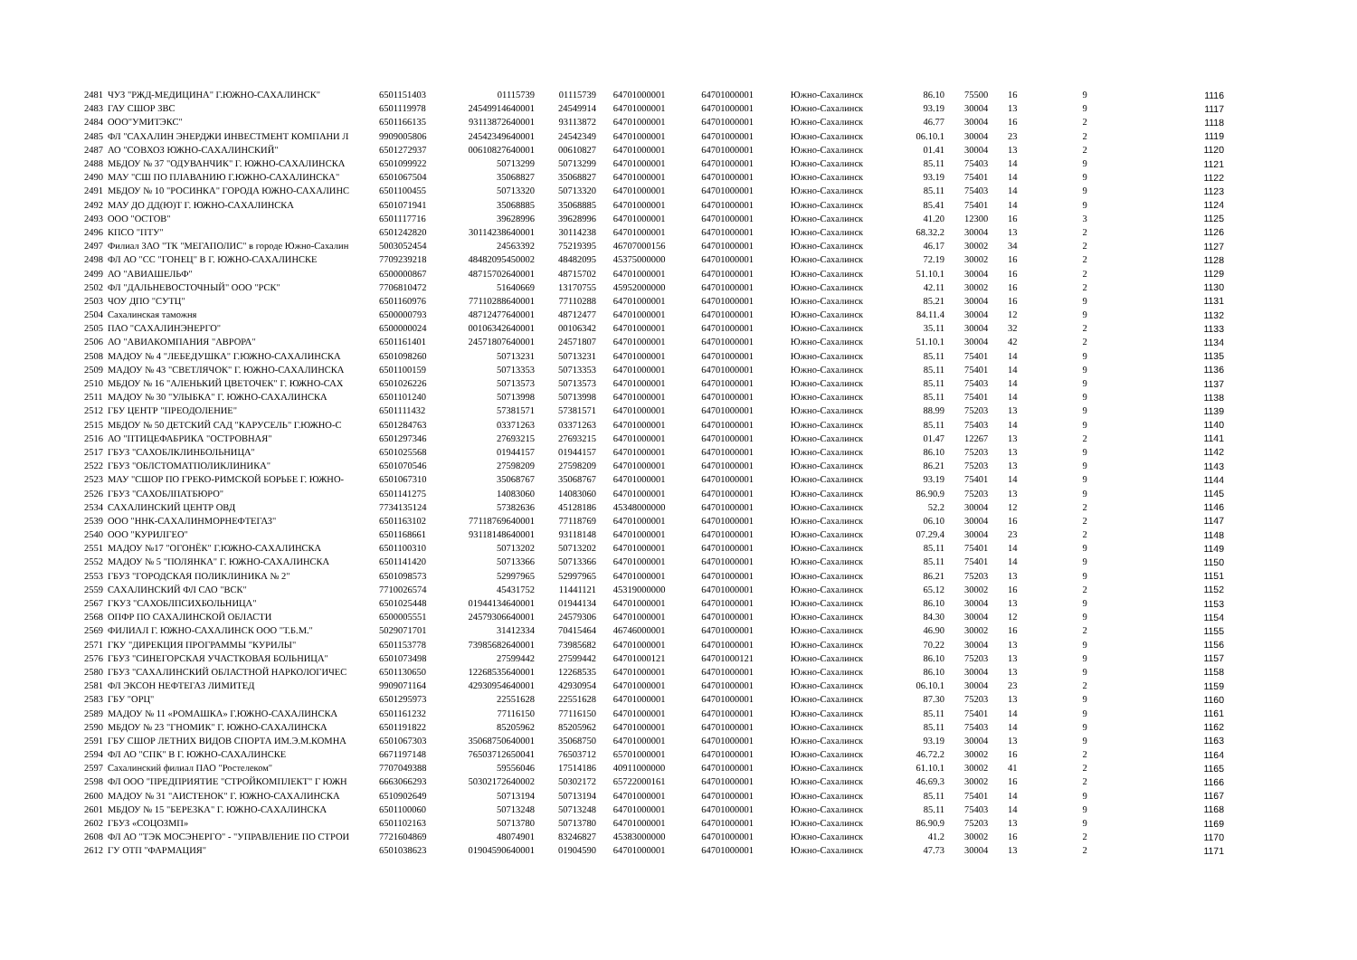| 2481 | ЧУЗ "РЖД-МЕДИЦИНА" Г.ЮЖНО-САХАЛИНСК" | 6501151403 | 01115739 | 01115739 | 64701000001 | 64701000001 | Южно-Сахалинск | 86.10 | 75500 | 16 | 9 | 1116 |
| 2483 | ГАУ СШОР ЗВС | 6501119978 | 24549914640001 | 24549914 | 64701000001 | 64701000001 | Южно-Сахалинск | 93.19 | 30004 | 13 | 9 | 1117 |
| 2484 | ООО"УМИТЭКС" | 6501166135 | 93113872640001 | 93113872 | 64701000001 | 64701000001 | Южно-Сахалинск | 46.77 | 30004 | 16 | 2 | 1118 |
| 2485 | ФЛ "САХАЛИН ЭНЕРДЖИ ИНВЕСТМЕНТ КОМПАНИ Л | 9909005806 | 24542349640001 | 24542349 | 64701000001 | 64701000001 | Южно-Сахалинск | 06.10.1 | 30004 | 23 | 2 | 1119 |
| 2487 | АО "СОВХОЗ ЮЖНО-САХАЛИНСКИЙ" | 6501272937 | 00610827640001 | 00610827 | 64701000001 | 64701000001 | Южно-Сахалинск | 01.41 | 30004 | 13 | 2 | 1120 |
| 2488 | МБДОУ № 37 "ОДУВАНЧИК" Г. ЮЖНО-САХАЛИНСКА | 6501099922 | 50713299 | 50713299 | 64701000001 | 64701000001 | Южно-Сахалинск | 85.11 | 75403 | 14 | 9 | 1121 |
| 2490 | МАУ "СШ ПО ПЛАВАНИЮ Г.ЮЖНО-САХАЛИНСКА" | 6501067504 | 35068827 | 35068827 | 64701000001 | 64701000001 | Южно-Сахалинск | 93.19 | 75401 | 14 | 9 | 1122 |
| 2491 | МБДОУ № 10 "РОСИНКА" ГОРОДА ЮЖНО-САХАЛИНС | 6501100455 | 50713320 | 50713320 | 64701000001 | 64701000001 | Южно-Сахалинск | 85.11 | 75403 | 14 | 9 | 1123 |
| 2492 | МАУ ДО ДД(Ю)Т Г. ЮЖНО-САХАЛИНСКА | 6501071941 | 35068885 | 35068885 | 64701000001 | 64701000001 | Южно-Сахалинск | 85.41 | 75401 | 14 | 9 | 1124 |
| 2493 | ООО "ОСТОВ" | 6501117716 | 39628996 | 39628996 | 64701000001 | 64701000001 | Южно-Сахалинск | 41.20 | 12300 | 16 | 3 | 1125 |
| 2496 | КПСО "ПТУ" | 6501242820 | 30114238640001 | 30114238 | 64701000001 | 64701000001 | Южно-Сахалинск | 68.32.2 | 30004 | 13 | 2 | 1126 |
| 2497 | Филиал ЗАО "ТК "МЕГАПОЛИС" в городе Южно-Сахалин | 5003052454 | 24563392 | 75219395 | 46707000156 | 64701000001 | Южно-Сахалинск | 46.17 | 30002 | 34 | 2 | 1127 |
| 2498 | ФЛ АО "СС "ГОНЕЦ" В Г. ЮЖНО-САХАЛИНСКЕ | 7709239218 | 48482095450002 | 48482095 | 45375000000 | 64701000001 | Южно-Сахалинск | 72.19 | 30002 | 16 | 2 | 1128 |
| 2499 | АО "АВИАШЕЛЬФ" | 6500000867 | 48715702640001 | 48715702 | 64701000001 | 64701000001 | Южно-Сахалинск | 51.10.1 | 30004 | 16 | 2 | 1129 |
| 2502 | ФЛ "ДАЛЬНЕВОСТОЧНЫЙ" ООО "РСК" | 7706810472 | 51640669 | 13170755 | 45952000000 | 64701000001 | Южно-Сахалинск | 42.11 | 30002 | 16 | 2 | 1130 |
| 2503 | ЧОУ ДПО "СУТЦ" | 6501160976 | 77110288640001 | 77110288 | 64701000001 | 64701000001 | Южно-Сахалинск | 85.21 | 30004 | 16 | 9 | 1131 |
| 2504 | Сахалинская таможня | 6500000793 | 48712477640001 | 48712477 | 64701000001 | 64701000001 | Южно-Сахалинск | 84.11.4 | 30004 | 12 | 9 | 1132 |
| 2505 | ПАО "САХАЛИНЭНЕРГО" | 6500000024 | 00106342640001 | 00106342 | 64701000001 | 64701000001 | Южно-Сахалинск | 35.11 | 30004 | 32 | 2 | 1133 |
| 2506 | АО "АВИАКОМПАНИЯ "АВРОРА" | 6501161401 | 24571807640001 | 24571807 | 64701000001 | 64701000001 | Южно-Сахалинск | 51.10.1 | 30004 | 42 | 2 | 1134 |
| 2508 | МАДОУ № 4 "ЛЕБЕДУШКА" Г.ЮЖНО-САХАЛИНСКА | 6501098260 | 50713231 | 50713231 | 64701000001 | 64701000001 | Южно-Сахалинск | 85.11 | 75401 | 14 | 9 | 1135 |
| 2509 | МАДОУ № 43 "СВЕТЛЯЧОК" Г. ЮЖНО-САХАЛИНСКА | 6501100159 | 50713353 | 50713353 | 64701000001 | 64701000001 | Южно-Сахалинск | 85.11 | 75401 | 14 | 9 | 1136 |
| 2510 | МБДОУ № 16 "АЛЕНЬКИЙ ЦВЕТОЧЕК" Г. ЮЖНО-САХ | 6501026226 | 50713573 | 50713573 | 64701000001 | 64701000001 | Южно-Сахалинск | 85.11 | 75403 | 14 | 9 | 1137 |
| 2511 | МАДОУ № 30 "УЛЫБКА" Г. ЮЖНО-САХАЛИНСКА | 6501101240 | 50713998 | 50713998 | 64701000001 | 64701000001 | Южно-Сахалинск | 85.11 | 75401 | 14 | 9 | 1138 |
| 2512 | ГБУ ЦЕНТР "ПРЕОДОЛЕНИЕ" | 6501111432 | 57381571 | 57381571 | 64701000001 | 64701000001 | Южно-Сахалинск | 88.99 | 75203 | 13 | 9 | 1139 |
| 2515 | МБДОУ № 50 ДЕТСКИЙ САД "КАРУСЕЛЬ" Г.ЮЖНО-С | 6501284763 | 03371263 | 03371263 | 64701000001 | 64701000001 | Южно-Сахалинск | 85.11 | 75403 | 14 | 9 | 1140 |
| 2516 | АО "ПТИЦЕФАБРИКА "ОСТРОВНАЯ" | 6501297346 | 27693215 | 27693215 | 64701000001 | 64701000001 | Южно-Сахалинск | 01.47 | 12267 | 13 | 2 | 1141 |
| 2517 | ГБУЗ "САХОБЛКЛИНБОЛЬНИЦА" | 6501025568 | 01944157 | 01944157 | 64701000001 | 64701000001 | Южно-Сахалинск | 86.10 | 75203 | 13 | 9 | 1142 |
| 2522 | ГБУЗ "ОБЛСТОМАТПОЛИКЛИНИКА" | 6501070546 | 27598209 | 27598209 | 64701000001 | 64701000001 | Южно-Сахалинск | 86.21 | 75203 | 13 | 9 | 1143 |
| 2523 | МАУ "СШОР ПО ГРЕКО-РИМСКОЙ БОРЬБЕ Г. ЮЖНО- | 6501067310 | 35068767 | 35068767 | 64701000001 | 64701000001 | Южно-Сахалинск | 93.19 | 75401 | 14 | 9 | 1144 |
| 2526 | ГБУЗ "САХОБЛПАТБЮРО" | 6501141275 | 14083060 | 14083060 | 64701000001 | 64701000001 | Южно-Сахалинск | 86.90.9 | 75203 | 13 | 9 | 1145 |
| 2534 | САХАЛИНСКИЙ ЦЕНТР ОВД | 7734135124 | 57382636 | 45128186 | 45348000000 | 64701000001 | Южно-Сахалинск | 52.2 | 30004 | 12 | 2 | 1146 |
| 2539 | ООО "ННК-САХАЛИНМОРНЕФТЕГАЗ" | 6501163102 | 77118769640001 | 77118769 | 64701000001 | 64701000001 | Южно-Сахалинск | 06.10 | 30004 | 16 | 2 | 1147 |
| 2540 | ООО "КУРИЛГЕО" | 6501168661 | 93118148640001 | 93118148 | 64701000001 | 64701000001 | Южно-Сахалинск | 07.29.4 | 30004 | 23 | 2 | 1148 |
| 2551 | МАДОУ №17 "ОГОНЁК" Г.ЮЖНО-САХАЛИНСКА | 6501100310 | 50713202 | 50713202 | 64701000001 | 64701000001 | Южно-Сахалинск | 85.11 | 75401 | 14 | 9 | 1149 |
| 2552 | МАДОУ № 5 "ПОЛЯНКА" Г. ЮЖНО-САХАЛИНСКА | 6501141420 | 50713366 | 50713366 | 64701000001 | 64701000001 | Южно-Сахалинск | 85.11 | 75401 | 14 | 9 | 1150 |
| 2553 | ГБУЗ "ГОРОДСКАЯ ПОЛИКЛИНИКА № 2" | 6501098573 | 52997965 | 52997965 | 64701000001 | 64701000001 | Южно-Сахалинск | 86.21 | 75203 | 13 | 9 | 1151 |
| 2559 | САХАЛИНСКИЙ ФЛ САО "ВСК" | 7710026574 | 45431752 | 11441121 | 45319000000 | 64701000001 | Южно-Сахалинск | 65.12 | 30002 | 16 | 2 | 1152 |
| 2567 | ГКУЗ "САХОБЛПСИХБОЛЬНИЦА" | 6501025448 | 01944134640001 | 01944134 | 64701000001 | 64701000001 | Южно-Сахалинск | 86.10 | 30004 | 13 | 9 | 1153 |
| 2568 | ОПФР ПО САХАЛИНСКОЙ ОБЛАСТИ | 6500005551 | 24579306640001 | 24579306 | 64701000001 | 64701000001 | Южно-Сахалинск | 84.30 | 30004 | 12 | 9 | 1154 |
| 2569 | ФИЛИАЛ Г. ЮЖНО-САХАЛИНСК ООО "Т.Б.М." | 5029071701 | 31412334 | 70415464 | 46746000001 | 64701000001 | Южно-Сахалинск | 46.90 | 30002 | 16 | 2 | 1155 |
| 2571 | ГКУ "ДИРЕКЦИЯ ПРОГРАММЫ "КУРИЛЫ" | 6501153778 | 73985682640001 | 73985682 | 64701000001 | 64701000001 | Южно-Сахалинск | 70.22 | 30004 | 13 | 9 | 1156 |
| 2576 | ГБУЗ "СИНЕГОРСКАЯ УЧАСТКОВАЯ БОЛЬНИЦА" | 6501073498 | 27599442 | 27599442 | 64701000121 | 64701000121 | Южно-Сахалинск | 86.10 | 75203 | 13 | 9 | 1157 |
| 2580 | ГБУЗ "САХАЛИНСКИЙ ОБЛАСТНОЙ НАРКОЛОГИЧЕС | 6501130650 | 12268535640001 | 12268535 | 64701000001 | 64701000001 | Южно-Сахалинск | 86.10 | 30004 | 13 | 9 | 1158 |
| 2581 | ФЛ ЭКСОН НЕФТЕГАЗ ЛИМИТЕД | 9909071164 | 42930954640001 | 42930954 | 64701000001 | 64701000001 | Южно-Сахалинск | 06.10.1 | 30004 | 23 | 2 | 1159 |
| 2583 | ГБУ "ОРЦ" | 6501295973 | 22551628 | 22551628 | 64701000001 | 64701000001 | Южно-Сахалинск | 87.30 | 75203 | 13 | 9 | 1160 |
| 2589 | МАДОУ № 11 «РОМАШКА» Г.ЮЖНО-САХАЛИНСКА | 6501161232 | 77116150 | 77116150 | 64701000001 | 64701000001 | Южно-Сахалинск | 85.11 | 75401 | 14 | 9 | 1161 |
| 2590 | МБДОУ № 23 "ГНОМИК" Г. ЮЖНО-САХАЛИНСКА | 6501191822 | 85205962 | 85205962 | 64701000001 | 64701000001 | Южно-Сахалинск | 85.11 | 75403 | 14 | 9 | 1162 |
| 2591 | ГБУ СШОР ЛЕТНИХ ВИДОВ СПОРТА ИМ.Э.М.КОМНА | 6501067303 | 35068750640001 | 35068750 | 64701000001 | 64701000001 | Южно-Сахалинск | 93.19 | 30004 | 13 | 9 | 1163 |
| 2594 | ФЛ АО "СПК" В Г. ЮЖНО-САХАЛИНСКЕ | 6671197148 | 76503712650041 | 76503712 | 65701000001 | 64701000001 | Южно-Сахалинск | 46.72.2 | 30002 | 16 | 2 | 1164 |
| 2597 | Сахалинский филиал ПАО "Ростелеком" | 7707049388 | 59556046 | 17514186 | 40911000000 | 64701000001 | Южно-Сахалинск | 61.10.1 | 30002 | 41 | 2 | 1165 |
| 2598 | ФЛ ООО "ПРЕДПРИЯТИЕ "СТРОЙКОМПЛЕКТ" Г ЮЖН | 6663066293 | 50302172640002 | 50302172 | 65722000161 | 64701000001 | Южно-Сахалинск | 46.69.3 | 30002 | 16 | 2 | 1166 |
| 2600 | МАДОУ № 31 "АИСТЕНОК" Г. ЮЖНО-САХАЛИНСКА | 6510902649 | 50713194 | 50713194 | 64701000001 | 64701000001 | Южно-Сахалинск | 85.11 | 75401 | 14 | 9 | 1167 |
| 2601 | МБДОУ № 15 "БЕРЕЗКА" Г. ЮЖНО-САХАЛИНСКА | 6501100060 | 50713248 | 50713248 | 64701000001 | 64701000001 | Южно-Сахалинск | 85.11 | 75403 | 14 | 9 | 1168 |
| 2602 | ГБУЗ «СОЦОЗМП» | 6501102163 | 50713780 | 50713780 | 64701000001 | 64701000001 | Южно-Сахалинск | 86.90.9 | 75203 | 13 | 9 | 1169 |
| 2608 | ФЛ АО "ТЭК МОСЭНЕРГО" - "УПРАВЛЕНИЕ ПО СТРОИ | 7721604869 | 48074901 | 83246827 | 45383000000 | 64701000001 | Южно-Сахалинск | 41.2 | 30002 | 16 | 2 | 1170 |
| 2612 | ГУ ОТП "ФАРМАЦИЯ" | 6501038623 | 01904590640001 | 01904590 | 64701000001 | 64701000001 | Южно-Сахалинск | 47.73 | 30004 | 13 | 2 | 1171 |